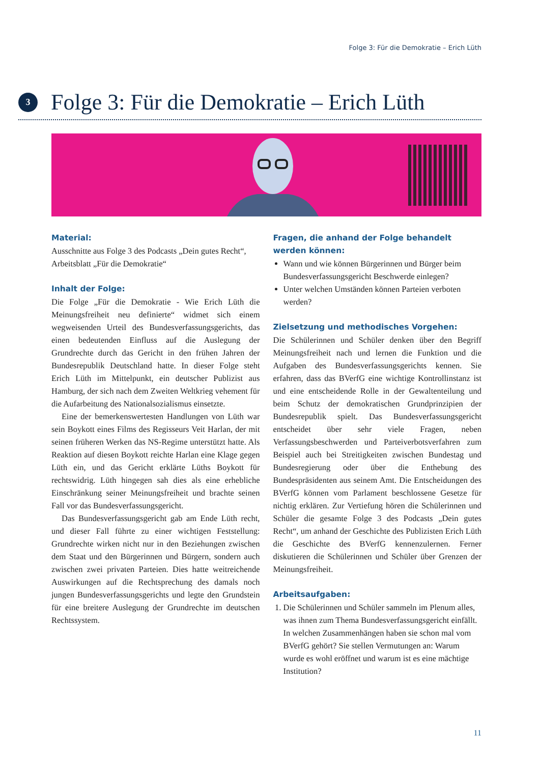Folge 3: Für die Demokratie – Erich Lüth
3
Folge 3: Für die Demokratie – Erich Lüth
Material:
Ausschnitte aus Folge 3 des Podcasts „Dein gutes Recht“, Arbeitsblatt „Für die Demokratie“
Inhalt der Folge:
Die Folge „Für die Demokratie - Wie Erich Lüth die Meinungsfreiheit neu definierte“ widmet sich einem wegweisenden Urteil des Bundesverfassungsgerichts, das einen bedeutenden Einfluss auf die Auslegung der Grundrechte durch das Gericht in den frühen Jahren der Bundesrepublik Deutschland hatte. In dieser Folge steht Erich Lüth im Mittelpunkt, ein deutscher Publizist aus Hamburg, der sich nach dem Zweiten Weltkrieg vehement für die Aufarbeitung des Nationalsozialismus einsetzte.
Eine der bemerkenswertesten Handlungen von Lüth war sein Boykott eines Films des Regisseurs Veit Harlan, der mit seinen früheren Werken das NS-Regime unterstützt hatte. Als Reaktion auf diesen Boykott reichte Harlan eine Klage gegen Lüth ein, und das Gericht erklärte Lüths Boykott für rechtswidrig. Lüth hingegen sah dies als eine erhebliche Einschränkung seiner Meinungsfreiheit und brachte seinen Fall vor das Bundesverfassungsgericht.
Das Bundesverfassungsgericht gab am Ende Lüth recht, und dieser Fall führte zu einer wichtigen Feststellung: Grundrechte wirken nicht nur in den Beziehungen zwischen dem Staat und den Bürgerinnen und Bürgern, sondern auch zwischen zwei privaten Parteien. Dies hatte weitreichende Auswirkungen auf die Rechtsprechung des damals noch jungen Bundesverfassungsgerichts und legte den Grundstein für eine breitere Auslegung der Grundrechte im deutschen Rechtssystem.
Fragen, die anhand der Folge behandelt werden können:
Wann und wie können Bürgerinnen und Bürger beim Bundesverfassungsgericht Beschwerde einlegen?
Unter welchen Umständen können Parteien verboten werden?
Zielsetzung und methodisches Vorgehen:
Die Schülerinnen und Schüler denken über den Begriff Meinungsfreiheit nach und lernen die Funktion und die Aufgaben des Bundesverfassungsgerichts kennen. Sie erfahren, dass das BVerfG eine wichtige Kontrollinstanz ist und eine entscheidende Rolle in der Gewaltenteilung und beim Schutz der demokratischen Grundprinzipien der Bundesrepublik spielt. Das Bundesverfassungsgericht entscheidet über sehr viele Fragen, neben Verfassungsbeschwerden und Parteiverbotsverfahren zum Beispiel auch bei Streitigkeiten zwischen Bundestag und Bundesregierung oder über die Enthebung des Bundespräsidenten aus seinem Amt. Die Entscheidungen des BVerfG können vom Parlament beschlossene Gesetze für nichtig erklären. Zur Vertiefung hören die Schülerinnen und Schüler die gesamte Folge 3 des Podcasts „Dein gutes Recht“, um anhand der Geschichte des Publizisten Erich Lüth die Geschichte des BVerfG kennenzulernen. Ferner diskutieren die Schülerinnen und Schüler über Grenzen der Meinungsfreiheit.
Arbeitsaufgaben:
1. Die Schülerinnen und Schüler sammeln im Plenum alles, was ihnen zum Thema Bundesverfassungsgericht einfällt. In welchen Zusammenhängen haben sie schon mal vom BVerfG gehört? Sie stellen Vermutungen an: Warum wurde es wohl eröffnet und warum ist es eine mächtige Institution?
11